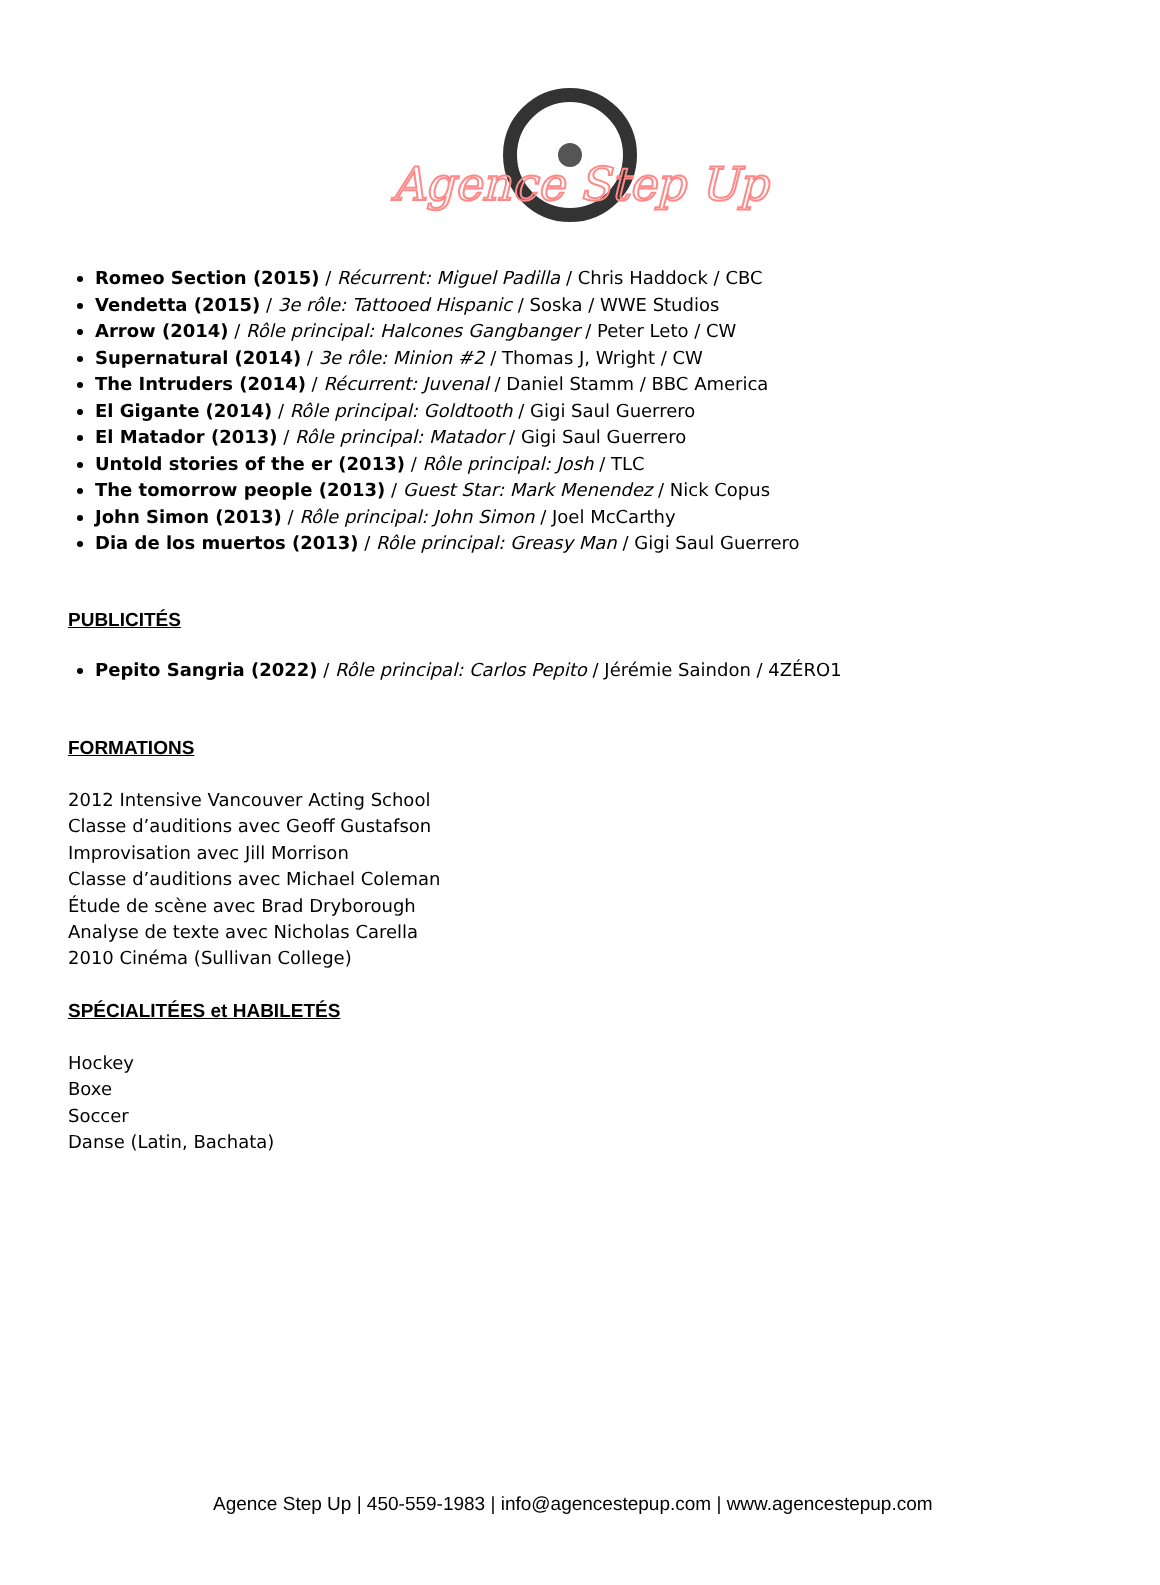Agence Step Up
Romeo Section (2015) / Récurrent: Miguel Padilla / Chris Haddock / CBC
Vendetta (2015) / 3e rôle: Tattooed Hispanic / Soska / WWE Studios
Arrow (2014) / Rôle principal: Halcones Gangbanger / Peter Leto / CW
Supernatural (2014) / 3e rôle: Minion #2 / Thomas J, Wright / CW
The Intruders (2014) / Récurrent: Juvenal / Daniel Stamm / BBC America
El Gigante (2014) / Rôle principal: Goldtooth / Gigi Saul Guerrero
El Matador (2013) / Rôle principal: Matador / Gigi Saul Guerrero
Untold stories of the er (2013) / Rôle principal: Josh / TLC
The tomorrow people (2013) / Guest Star: Mark Menendez / Nick Copus
John Simon (2013) / Rôle principal: John Simon / Joel McCarthy
Dia de los muertos (2013) / Rôle principal: Greasy Man / Gigi Saul Guerrero
PUBLICITÉS
Pepito Sangria (2022) / Rôle principal: Carlos Pepito / Jérémie Saindon / 4ZÉRO1
FORMATIONS
2012 Intensive Vancouver Acting School
Classe d’auditions avec Geoff Gustafson
Improvisation avec Jill Morrison
Classe d’auditions avec Michael Coleman
Étude de scène avec Brad Dryborough
Analyse de texte avec Nicholas Carella
2010 Cinéma (Sullivan College)
SPÉCIALITÉES et HABILETÉS
Hockey
Boxe
Soccer
Danse (Latin, Bachata)
Agence Step Up | 450-559-1983 | info@agencestepup.com | www.agencestepup.com